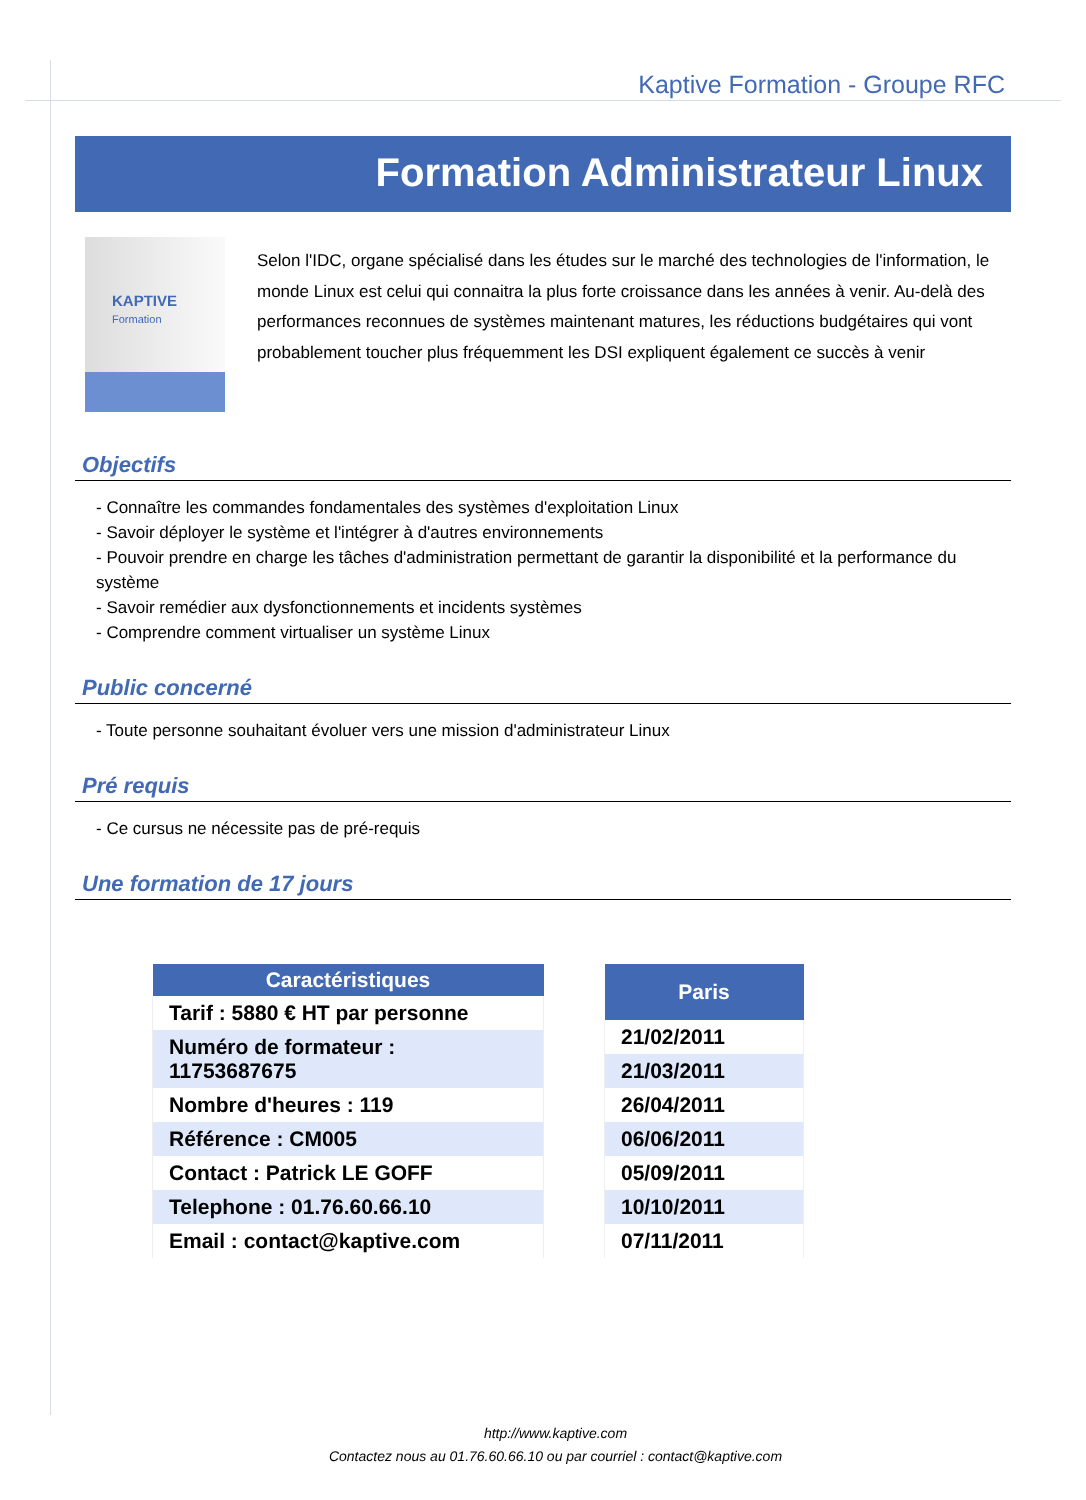Kaptive Formation - Groupe RFC
Formation Administrateur Linux
KAPTIVE
Formation
Selon l'IDC, organe spécialisé dans les études sur le marché des technologies de l'information, le monde Linux est celui qui connaitra la plus forte croissance dans les années à venir. Au-delà des performances reconnues de systèmes maintenant matures, les réductions budgétaires qui vont probablement toucher plus fréquemment les DSI expliquent également ce succès à venir
Objectifs
- Connaître les commandes fondamentales des systèmes d'exploitation Linux
- Savoir déployer le système et l'intégrer à d'autres environnements
- Pouvoir prendre en charge les tâches d'administration permettant de garantir la disponibilité et la performance du système
- Savoir remédier aux dysfonctionnements et incidents systèmes
- Comprendre comment virtualiser un système Linux
Public concerné
- Toute personne souhaitant évoluer vers une mission d'administrateur Linux
Pré requis
- Ce cursus ne nécessite pas de pré-requis
Une formation de 17 jours
| Caractéristiques |
| --- |
| Tarif : 5880 € HT par personne |
| Numéro de formateur : 11753687675 |
| Nombre d'heures : 119 |
| Référence : CM005 |
| Contact : Patrick LE GOFF |
| Telephone : 01.76.60.66.10 |
| Email : contact@kaptive.com |
| Paris |
| --- |
| 21/02/2011 |
| 21/03/2011 |
| 26/04/2011 |
| 06/06/2011 |
| 05/09/2011 |
| 10/10/2011 |
| 07/11/2011 |
http://www.kaptive.com
Contactez nous au 01.76.60.66.10 ou par courriel : contact@kaptive.com